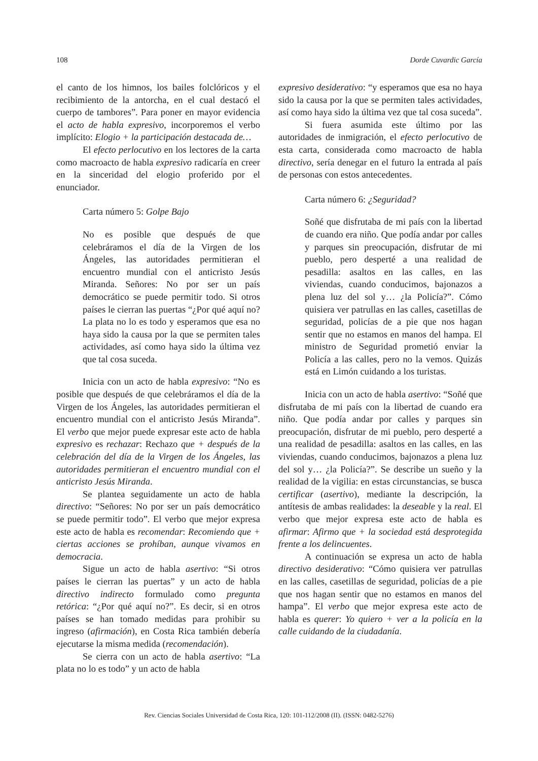108 Dorde Cuvardic García
el canto de los himnos, los bailes folclóricos y el recibimiento de la antorcha, en el cual destacó el cuerpo de tambores”. Para poner en mayor evidencia el acto de habla expresivo, incorporemos el verbo implícito: Elogio + la participación destacada de…
El efecto perlocutivo en los lectores de la carta como macroacto de habla expresivo radicaría en creer en la sinceridad del elogio proferido por el enunciador.
Carta número 5: Golpe Bajo
No es posible que después de que celebráramos el día de la Virgen de los Ángeles, las autoridades permitieran el encuentro mundial con el anticristo Jesús Miranda. Señores: No por ser un país democrático se puede permitir todo. Si otros países le cierran las puertas “¿Por qué aquí no? La plata no lo es todo y esperamos que esa no haya sido la causa por la que se permiten tales actividades, así como haya sido la última vez que tal cosa suceda.
Inicia con un acto de habla expresivo: “No es posible que después de que celebráramos el día de la Virgen de los Ángeles, las autoridades permitieran el encuentro mundial con el anticristo Jesús Miranda”. El verbo que mejor puede expresar este acto de habla expresivo es rechazar: Rechazo que + después de la celebración del día de la Virgen de los Ángeles, las autoridades permitieran el encuentro mundial con el anticristo Jesús Miranda.
Se plantea seguidamente un acto de habla directivo: “Señores: No por ser un país democrático se puede permitir todo”. El verbo que mejor expresa este acto de habla es recomendar: Recomiendo que + ciertas acciones se prohíban, aunque vivamos en democracia.
Sigue un acto de habla asertivo: “Si otros países le cierran las puertas” y un acto de habla directivo indirecto formulado como pregunta retórica: “¿Por qué aquí no?”. Es decir, si en otros países se han tomado medidas para prohibir su ingreso (afirmación), en Costa Rica también debería ejecutarse la misma medida (recomendación).
Se cierra con un acto de habla asertivo: “La plata no lo es todo” y un acto de habla
expresivo desiderativo: “y esperamos que esa no haya sido la causa por la que se permiten tales actividades, así como haya sido la última vez que tal cosa suceda”.
Si fuera asumida este último por las autoridades de inmigración, el efecto perlocutivo de esta carta, considerada como macroacto de habla directivo, sería denegar en el futuro la entrada al país de personas con estos antecedentes.
Carta número 6: ¿Seguridad?
Soñé que disfrutaba de mi país con la libertad de cuando era niño. Que podía andar por calles y parques sin preocupación, disfrutar de mi pueblo, pero desperté a una realidad de pesadilla: asaltos en las calles, en las viviendas, cuando conducimos, bajonazos a plena luz del sol y… ¿la Policía?”. Cómo quisiera ver patrullas en las calles, casetillas de seguridad, policías de a pie que nos hagan sentir que no estamos en manos del hampa. El ministro de Seguridad prometió enviar la Policía a las calles, pero no la vemos. Quizás está en Limón cuidando a los turistas.
Inicia con un acto de habla asertivo: “Soñé que disfrutaba de mi país con la libertad de cuando era niño. Que podía andar por calles y parques sin preocupación, disfrutar de mi pueblo, pero desperté a una realidad de pesadilla: asaltos en las calles, en las viviendas, cuando conducimos, bajonazos a plena luz del sol y… ¿la Policía?”. Se describe un sueño y la realidad de la vigilia: en estas circunstancias, se busca certificar (asertivo), mediante la descripción, la antítesis de ambas realidades: la deseable y la real. El verbo que mejor expresa este acto de habla es afirmar: Afirmo que + la sociedad está desprotegida frente a los delincuentes.
A continuación se expresa un acto de habla directivo desiderativo: “Cómo quisiera ver patrullas en las calles, casetillas de seguridad, policías de a pie que nos hagan sentir que no estamos en manos del hampa”. El verbo que mejor expresa este acto de habla es querer: Yo quiero + ver a la policía en la calle cuidando de la ciudadanía.
Rev. Ciencias Sociales Universidad de Costa Rica, 120: 101-112/2008 (II). (ISSN: 0482-5276)